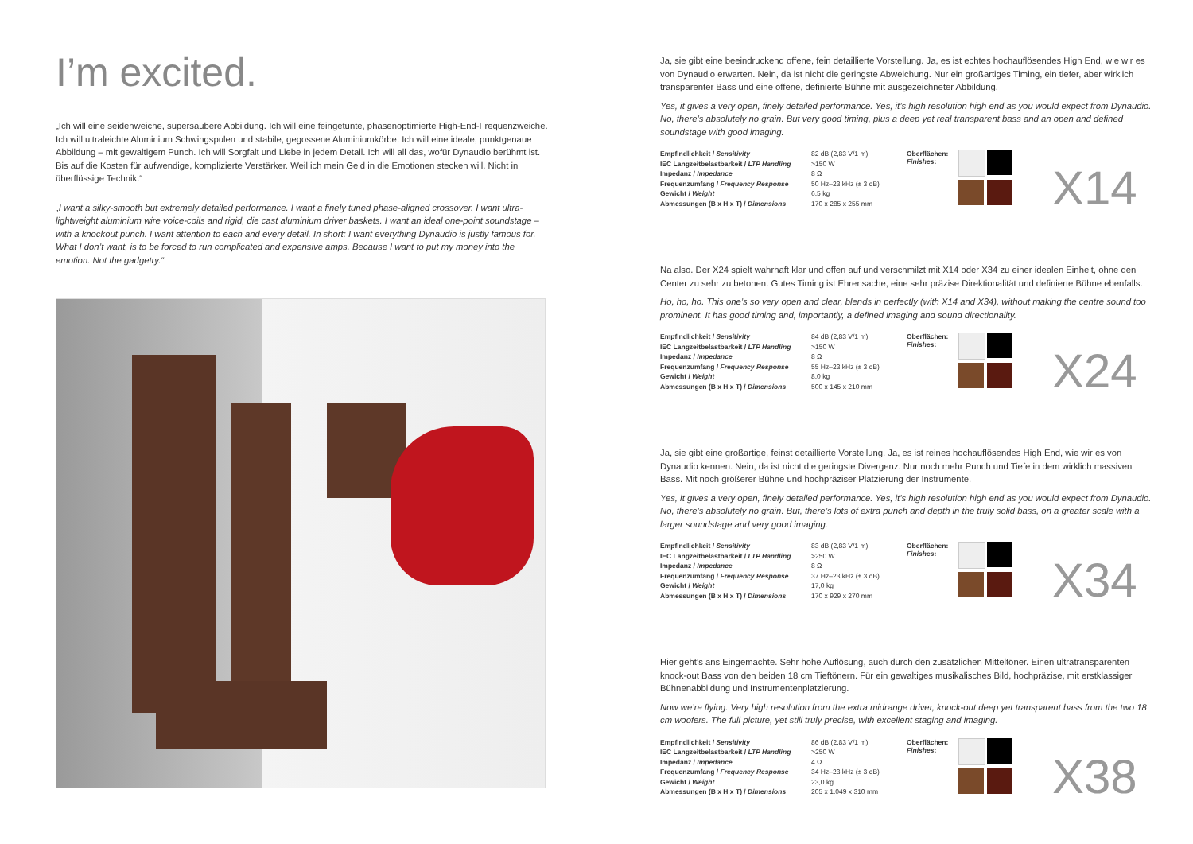I’m excited.
„Ich will eine seidenweiche, supersaubere Abbildung. Ich will eine feingetunte, phasenoptimierte High-End-Frequenz­weiche. Ich will ultraleichte Aluminium Schwingspulen und stabile, gegossene Aluminiumkörbe. Ich will eine ideale, punktgenaue Abbildung – mit gewaltigem Punch. Ich will Sorgfalt und Liebe in jedem Detail. Ich will all das, wofür Dynaudio berühmt ist. Bis auf die Kosten für aufwendige, komplizierte Verstärker. Weil ich mein Geld in die Emotionen stecken will. Nicht in überflüssige Technik.“
„I want a silky-smooth but extremely detailed performance. I want a finely tuned phase-aligned crossover. I want ultra-lightweight aluminium wire voice-coils and rigid, die cast aluminium driver baskets. I want an ideal one-point soundstage – with a knockout punch. I want attention to each and every detail. In short: I want everything Dynaudio is justly famous for. What I don’t want, is to be forced to run complicated and expensive amps. Because I want to put my money into the emotion. Not the gadgetry.“
Ja, sie gibt eine beeindruckend offene, fein detaillierte Vorstellung. Ja, es ist echtes hochauflösendes High End, wie wir es von Dynaudio erwarten. Nein, da ist nicht die geringste Abweichung. Nur ein großartiges Timing, ein tiefer, aber wirklich transparenter Bass und eine offene, definierte Bühne mit ausgezeichneter Abbildung.
Yes, it gives a very open, finely detailed performance. Yes, it’s high resolution high end as you would expect from Dynaudio. No, there’s absolutely no grain. But very good timing, plus a deep yet real transparent bass and an open and defined soundstage with good imaging.
| Empfindlichkeit / Sensitivity | 82 dB (2,83 V/1 m) |
| IEC Langzeitbelastbarkeit / LTP Handling | >150 W |
| Impedanz / Impedance | 8 Ω |
| Frequenzumfang / Frequency Response | 50 Hz–23 kHz (± 3 dB) |
| Gewicht / Weight | 6,5 kg |
| Abmessungen (B x H x T) / Dimensions | 170 x 285 x 255 mm |
Oberflächen:
Finishes:
X14
Na also. Der X24 spielt wahrhaft klar und offen auf und verschmilzt mit X14 oder X34 zu einer idealen Einheit, ohne den Center zu sehr zu betonen. Gutes Timing ist Ehrensache, eine sehr präzise Direktionalität und definierte Bühne ebenfalls.
Ho, ho, ho. This one’s so very open and clear, blends in perfectly (with X14 and X34), without making the centre sound too prominent. It has good timing and, importantly, a defined imaging and sound directionality.
| Empfindlichkeit / Sensitivity | 84 dB (2,83 V/1 m) |
| IEC Langzeitbelastbarkeit / LTP Handling | >150 W |
| Impedanz / Impedance | 8 Ω |
| Frequenzumfang / Frequency Response | 55 Hz–23 kHz (± 3 dB) |
| Gewicht / Weight | 8,0 kg |
| Abmessungen (B x H x T) / Dimensions | 500 x 145 x 210 mm |
Oberflächen:
Finishes:
X24
Ja, sie gibt eine großartige, feinst detaillierte Vorstellung. Ja, es ist reines hochauflösendes High End, wie wir es von Dynaudio kennen. Nein, da ist nicht die geringste Divergenz. Nur noch mehr Punch und Tiefe in dem wirklich massiven Bass. Mit noch größerer Bühne und hochpräziser Platzierung der Instrumente.
Yes, it gives a very open, finely detailed performance. Yes, it’s high resolution high end as you would expect from Dynaudio. No, there’s absolutely no grain. But, there’s lots of extra punch and depth in the truly solid bass, on a greater scale with a larger soundstage and very good imaging.
| Empfindlichkeit / Sensitivity | 83 dB (2,83 V/1 m) |
| IEC Langzeitbelastbarkeit / LTP Handling | >250 W |
| Impedanz / Impedance | 8 Ω |
| Frequenzumfang / Frequency Response | 37 Hz–23 kHz (± 3 dB) |
| Gewicht / Weight | 17,0 kg |
| Abmessungen (B x H x T) / Dimensions | 170 x 929 x 270 mm |
Oberflächen:
Finishes:
X34
Hier geht’s ans Eingemachte. Sehr hohe Auflösung, auch durch den zusätzlichen Mitteltöner. Einen ultratransparenten knock-out Bass von den beiden 18 cm Tieftönern. Für ein gewaltiges musikalisches Bild, hochpräzise, mit erstklassiger Bühnenabbildung und Instrumentenplatzierung.
Now we’re flying. Very high resolution from the extra midrange driver, knock-out deep yet transparent bass from the two 18 cm woofers. The full picture, yet still truly precise, with excellent staging and imaging.
| Empfindlichkeit / Sensitivity | 86 dB (2,83 V/1 m) |
| IEC Langzeitbelastbarkeit / LTP Handling | >250 W |
| Impedanz / Impedance | 4 Ω |
| Frequenzumfang / Frequency Response | 34 Hz–23 kHz (± 3 dB) |
| Gewicht / Weight | 23,0 kg |
| Abmessungen (B x H x T) / Dimensions | 205 x 1.049 x 310 mm |
Oberflächen:
Finishes:
X38